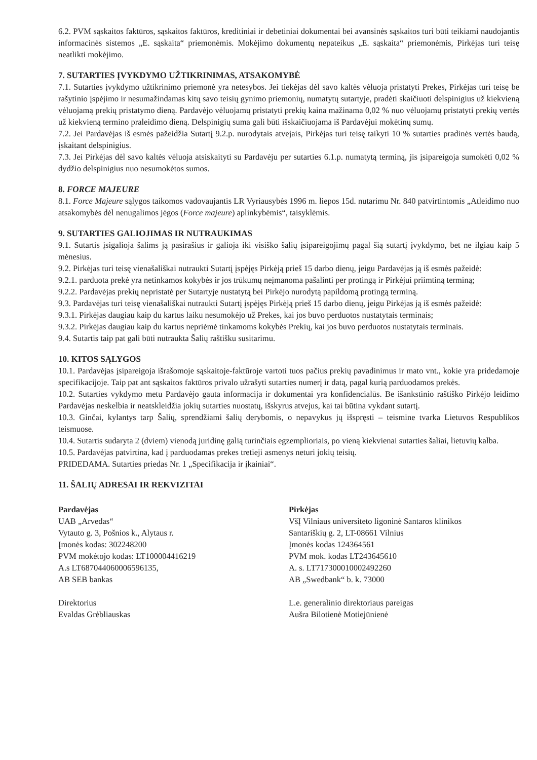6.2. PVM sąskaitos faktūros, sąskaitos faktūros, kreditiniai ir debetiniai dokumentai bei avansinės sąskaitos turi būti teikiami naudojantis informacinės sistemos „E. sąskaita“ priemonėmis. Mokėjimo dokumentų nepateikus „E. sąskaita“ priemonėmis, Pirkėjas turi teisę neatlikti mokėjimo.
7. SUTARTIES ĮVYKDYMO UŽTIKRINIMAS, ATSAKOMYBĖ
7.1. Sutarties įvykdymo užtikrinimo priemonė yra netesybos. Jei tiekėjas dėl savo kaltės vėluoja pristatyti Prekes, Pirkėjas turi teisę be rašytinio įspėjimo ir nesumažindamas kitų savo teisių gynimo priemonių, numatytų sutartyje, pradėti skaičiuoti delspinigius už kiekvieną vėluojamą prekių pristatymo dieną. Pardavėjo vėluojamų pristatyti prekių kaina mažinama 0,02 % nuo vėluojamų pristatyti prekių vertės už kiekvieną termino praleidimo dieną. Delspinigių suma gali būti išskaičiuojama iš Pardavėjui mokėtinų sumų.
7.2. Jei Pardavėjas iš esmės pažeidžia Sutartį 9.2.p. nurodytais atvejais, Pirkėjas turi teisę taikyti 10 % sutarties pradinės vertės baudą, įskaitant delspinigius.
7.3. Jei Pirkėjas dėl savo kaltės vėluoja atsiskaityti su Pardavėju per sutarties 6.1.p. numatytą terminą, jis įsipareigoja sumokėti 0,02 % dydžio delspinigius nuo nesumokėtos sumos.
8. FORCE MAJEURE
8.1. Force Majeure sąlygos taikomos vadovaujantis LR Vyriausybės 1996 m. liepos 15d. nutarimu Nr. 840 patvirtintomis „Atleidimo nuo atsakomybės dėl nenugalimos jėgos (Force majeure) aplinkybėmis“, taisyklėmis.
9. SUTARTIES GALIOJIMAS IR NUTRAUKIMAS
9.1. Sutartis įsigalioja šalims ją pasirašius ir galioja iki visiško šalių įsipareigojimų pagal šią sutartį įvykdymo, bet ne ilgiau kaip 5 mėnesius.
9.2. Pirkėjas turi teisę vienašališkai nutraukti Sutartį įspėjęs Pirkėją prieš 15 darbo dienų, jeigu Pardavėjas ją iš esmės pažeidė:
9.2.1. parduota prekė yra netinkamos kokybės ir jos trūkumų neįmanoma pašalinti per protingą ir Pirkėjui priimtiną terminą;
9.2.2. Pardavėjas prekių nepristatė per Sutartyje nustatytą bei Pirkėjo nurodytą papildomą protingą terminą.
9.3. Pardavėjas turi teisę vienašališkai nutraukti Sutartį įspėjęs Pirkėją prieš 15 darbo dienų, jeigu Pirkėjas ją iš esmės pažeidė:
9.3.1. Pirkėjas daugiau kaip du kartus laiku nesumokėjo už Prekes, kai jos buvo perduotos nustatytais terminais;
9.3.2. Pirkėjas daugiau kaip du kartus nepriėmė tinkamoms kokybės Prekių, kai jos buvo perduotos nustatytais terminais.
9.4. Sutartis taip pat gali būti nutraukta Šalių raštišku susitarimu.
10. KITOS SĄLYGOS
10.1. Pardavėjas įsipareigoja išrašomoje sąskaitoje-faktūroje vartoti tuos pačius prekių pavadinimus ir mato vnt., kokie yra pridedamoje specifikacijoje. Taip pat ant sąskaitos faktūros privalo užrašyti sutarties numerį ir datą, pagal kurią parduodamos prekės.
10.2. Sutarties vykdymo metu Pardavėjo gauta informacija ir dokumentai yra konfidencialūs. Be išankstinio raštiško Pirkėjo leidimo Pardavėjas neskelbia ir neatskleidžia jokių sutarties nuostatų, išskyrus atvejus, kai tai būtina vykdant sutartį.
10.3. Ginčai, kylantys tarp Šalių, sprendžiami šalių derybomis, o nepavykus jų išspręsti – teismine tvarka Lietuvos Respublikos teismuose.
10.4. Sutartis sudaryta 2 (dviem) vienodą juridinę galią turinčiais egzemplioriais, po vieną kiekvienai sutarties šaliai, lietuvių kalba.
10.5. Pardavėjas patvirtina, kad į parduodamas prekes tretieji asmenys neturi jokių teisių.
PRIDEDAMA. Sutarties priedas Nr. 1 „Specifikacija ir įkainiai“.
11. ŠALIŲ ADRESAI IR REKVIZITAI
Pardavėjas
UAB „Arvedas“
Vytauto g. 3, Pošnios k., Alytaus r.
Įmonės kodas: 302248200
PVM mokėtojo kodas: LT100004416219
A.s LT687044060006596135,
AB SEB bankas
Direktorius
Evaldas Grėbliauskas
Pirkėjas
VšĮ Vilniaus universiteto ligoninė Santaros klinikos
Santariškių g. 2, LT-08661 Vilnius
Įmonės kodas 124364561
PVM mok. kodas LT243645610
A. s. LT717300010002492260
AB „Swedbank“ b. k. 73000
L.e. generalinio direktoriaus pareigas
Aušra Bilotienė Motiejūnienė